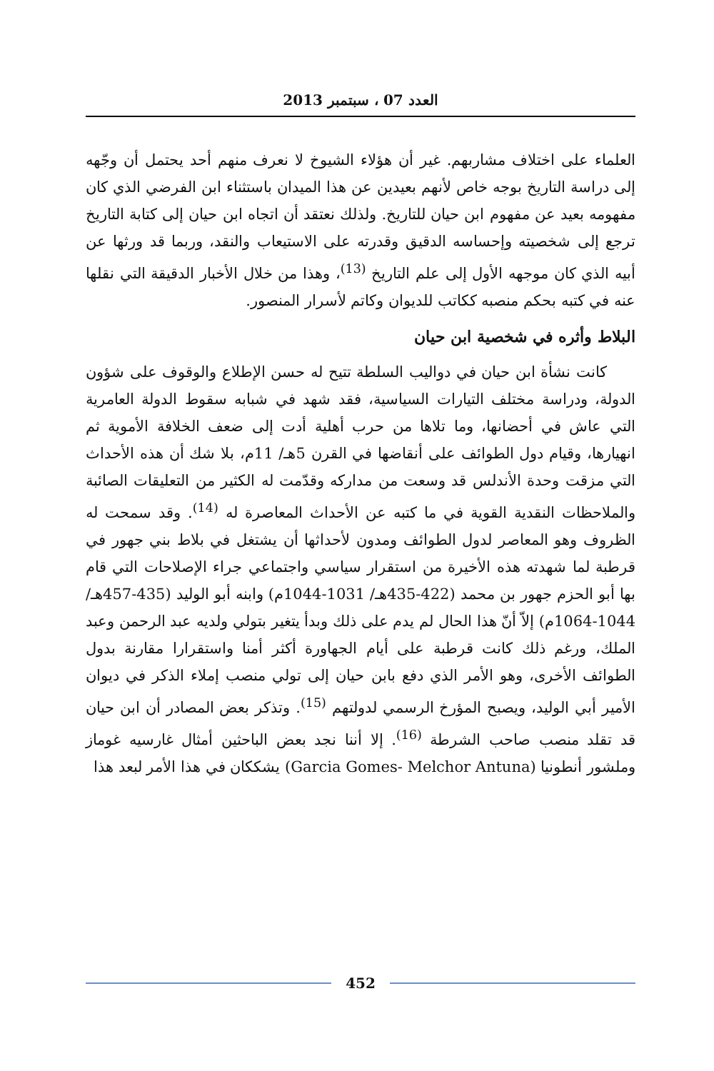العدد 07 ، سبتمبر 2013
العلماء على اختلاف مشاربهم. غير أن هؤلاء الشيوخ لا نعرف منهم أحد يحتمل أن وجّهه إلى دراسة التاريخ بوجه خاص لأنهم بعيدين عن هذا الميدان باستثناء ابن الفرضي الذي كان مفهومه بعيد عن مفهوم ابن حيان للتاريخ. ولذلك نعتقد أن اتجاه ابن حيان إلى كتابة التاريخ ترجع إلى شخصيته وإحساسه الدقيق وقدرته على الاستيعاب والنقد، وربما قد ورثها عن أبيه الذي كان موجهه الأول إلى علم التاريخ <sup>(13)</sup>، وهذا من خلال الأخبار الدقيقة التي نقلها عنه في كتبه بحكم منصبه ككاتب للديوان وكاتم لأسرار المنصور.
البلاط وأثره في شخصية ابن حيان
كانت نشأة ابن حيان في دواليب السلطة تتيح له حسن الإطلاع والوقوف على شؤون الدولة، ودراسة مختلف التيارات السياسية، فقد شهد في شبابه سقوط الدولة العامرية التي عاش في أحضانها، وما تلاها من حرب أهلية أدت إلى ضعف الخلافة الأموية ثم انهيارها، وقيام دول الطوائف على أنقاضها في القرن 5هـ/ 11م، بلا شك أن هذه الأحداث التي مزقت وحدة الأندلس قد وسعت من مداركه وقدّمت له الكثير من التعليقات الصائبة والملاحظات النقدية القوية في ما كتبه عن الأحداث المعاصرة له <sup>(14)</sup>. وقد سمحت له الظروف وهو المعاصر لدول الطوائف ومدون لأحداثها أن يشتغل في بلاط بني جهور في قرطبة لما شهدته هذه الأخيرة من استقرار سياسي واجتماعي جراء الإصلاحات التي قام بها أبو الحزم جهور بن محمد (422-435هـ/ 1031-1044م) وابنه أبو الوليد (435-457هـ/ 1044-1064م) إلاّ أنّ هذا الحال لم يدم على ذلك وبدأ يتغير بتولي ولديه عبد الرحمن وعبد الملك، ورغم ذلك كانت قرطبة على أيام الجهاورة أكثر أمنا واستقرارا مقارنة بدول الطوائف الأخرى، وهو الأمر الذي دفع بابن حيان إلى تولي منصب إملاء الذكر في ديوان الأمير أبي الوليد، ويصبح المؤرخ الرسمي لدولتهم <sup>(15)</sup>. وتذكر بعض المصادر أن ابن حيان قد تقلد منصب صاحب الشرطة <sup>(16)</sup>. إلا أننا نجد بعض الباحثين أمثال غارسيه غوماز وملشور أنطونيا (Garcia Gomes- Melchor Antuna) يشككان في هذا الأمر لبعد هذا
452